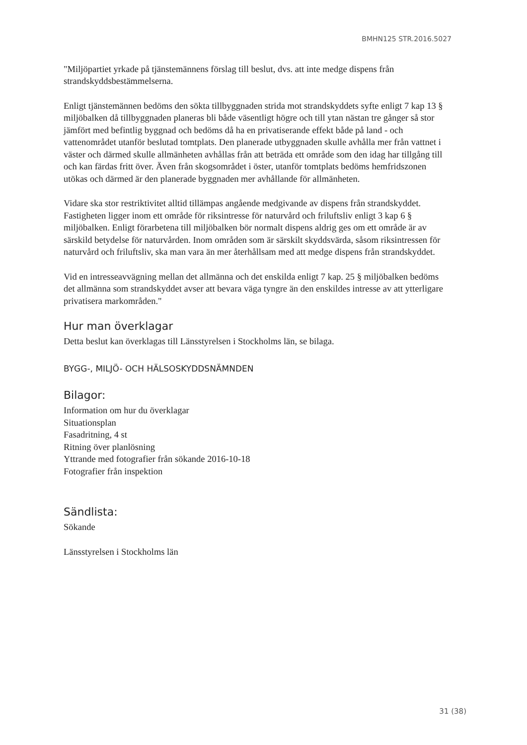BMHN125 STR.2016.5027
"Miljöpartiet yrkade på tjänstemännens förslag till beslut, dvs. att inte medge dispens från strandskyddsbestämmelserna.
Enligt tjänstemännen bedöms den sökta tillbyggnaden strida mot strandskyddets syfte enligt 7 kap 13 § miljöbalken då tillbyggnaden planeras bli både väsentligt högre och till ytan nästan tre gånger så stor jämfört med befintlig byggnad och bedöms då ha en privatiserande effekt både på land - och vattenområdet utanför beslutad tomtplats. Den planerade utbyggnaden skulle avhålla mer från vattnet i väster och därmed skulle allmänheten avhållas från att beträda ett område som den idag har tillgång till och kan färdas fritt över. Även från skogsområdet i öster, utanför tomtplats bedöms hemfridszonen utökas och därmed är den planerade byggnaden mer avhållande för allmänheten.
Vidare ska stor restriktivitet alltid tillämpas angående medgivande av dispens från strandskyddet. Fastigheten ligger inom ett område för riksintresse för naturvård och friluftsliv enligt 3 kap 6 § miljöbalken. Enligt förarbetena till miljöbalken bör normalt dispens aldrig ges om ett område är av särskild betydelse för naturvården. Inom områden som är särskilt skyddsvärda, såsom riksintressen för naturvård och friluftsliv, ska man vara än mer återhållsam med att medge dispens från strandskyddet.
Vid en intresseavvägning mellan det allmänna och det enskilda enligt 7 kap. 25 § miljöbalken bedöms det allmänna som strandskyddet avser att bevara väga tyngre än den enskildes intresse av att ytterligare privatisera markområden."
Hur man överklagar
Detta beslut kan överklagas till Länsstyrelsen i Stockholms län, se bilaga.
BYGG-, MILJÖ- OCH HÄLSOSKYDDSNÄMNDEN
Bilagor:
Information om hur du överklagar
Situationsplan
Fasadritning, 4 st
Ritning över planlösning
Yttrande med fotografier från sökande 2016-10-18
Fotografier från inspektion
Sändlista:
Sökande
Länsstyrelsen i Stockholms län
31 (38)